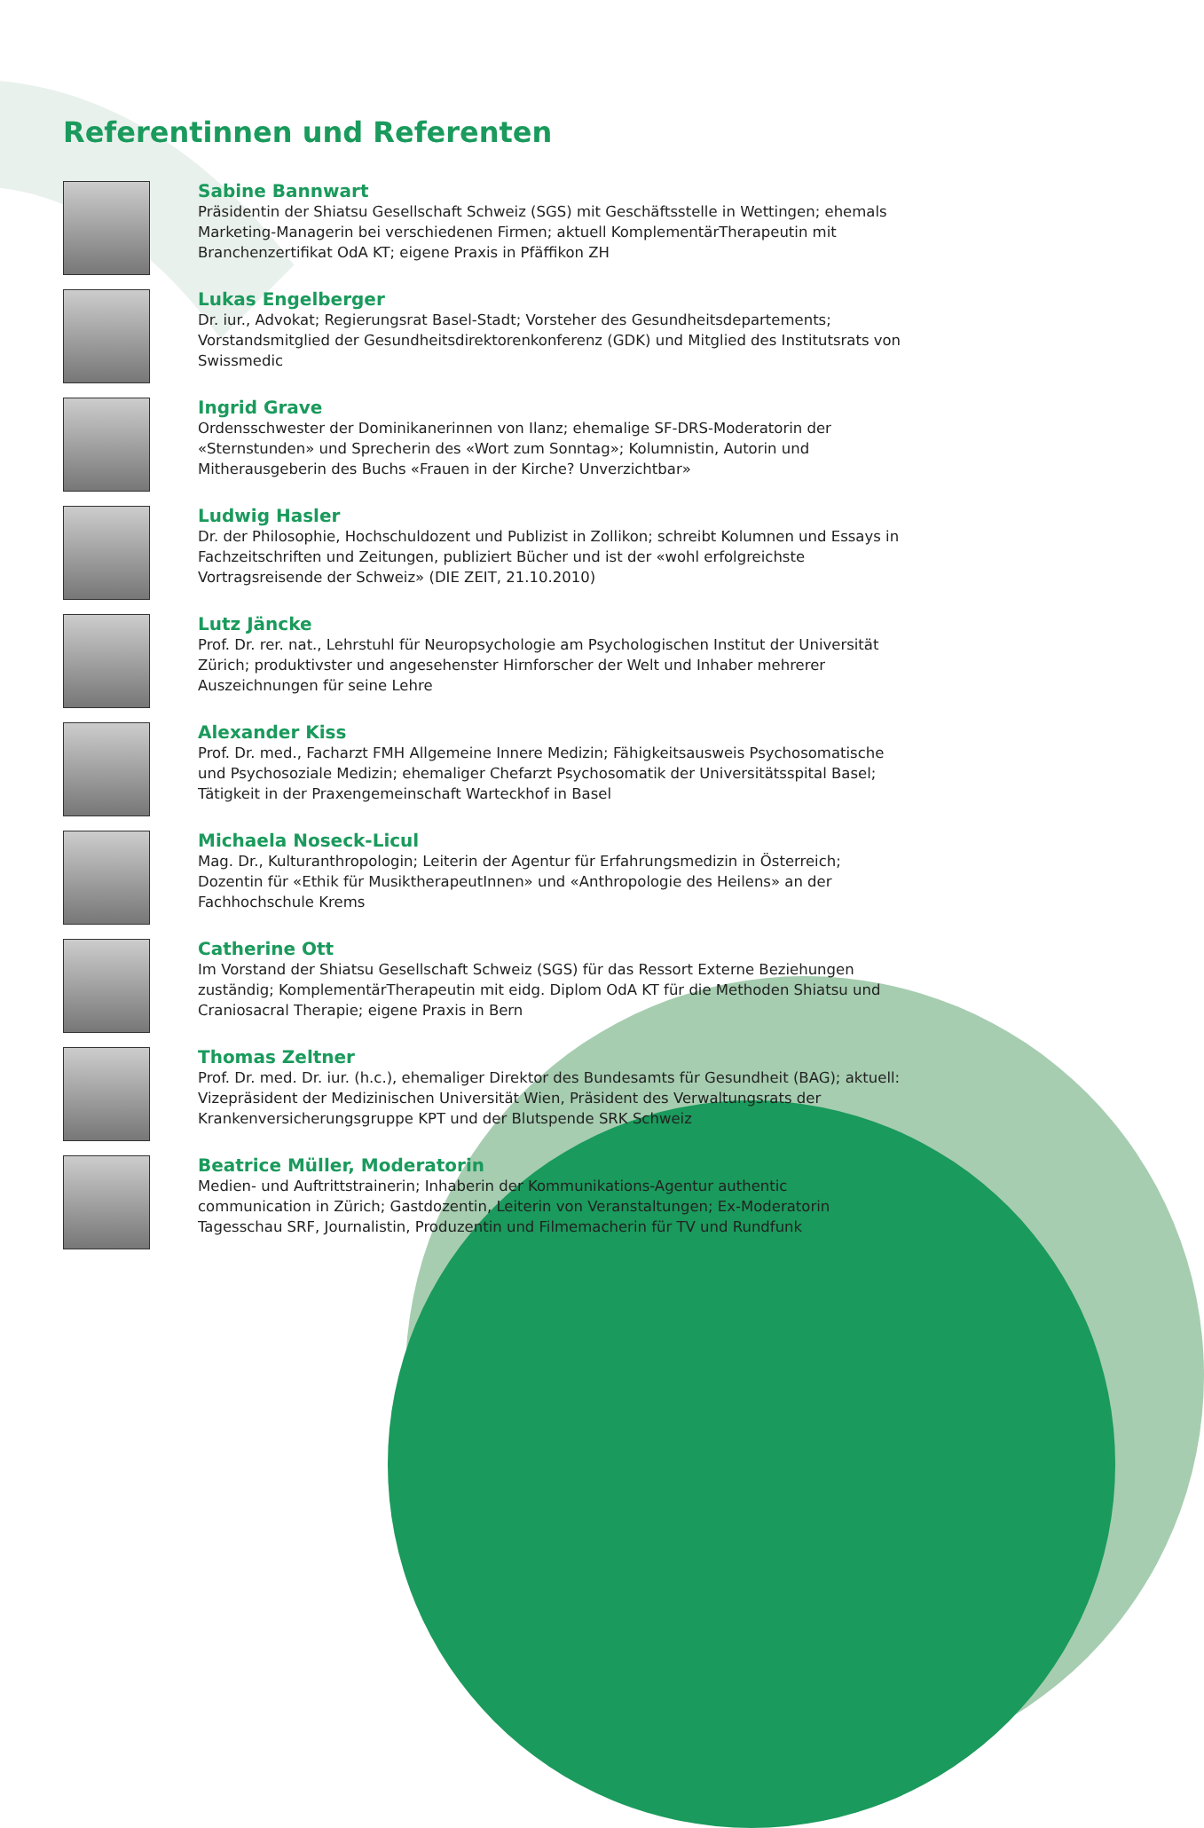Referentinnen und Referenten
Sabine Bannwart
Präsidentin der Shiatsu Gesellschaft Schweiz (SGS) mit Geschäftsstelle in Wettingen; ehemals Marketing-Managerin bei verschiedenen Firmen; aktuell KomplementärTherapeutin mit Branchenzertifikat OdA KT; eigene Praxis in Pfäffikon ZH
Lukas Engelberger
Dr. iur., Advokat; Regierungsrat Basel-Stadt; Vorsteher des Gesundheitsdepartements; Vorstandsmitglied der Gesundheitsdirektorenkonferenz (GDK) und Mitglied des Institutsrats von Swissmedic
Ingrid Grave
Ordensschwester der Dominikanerinnen von Ilanz; ehemalige SF-DRS-Moderatorin der «Sternstunden» und Sprecherin des «Wort zum Sonntag»; Kolumnistin, Autorin und Mitherausgeberin des Buchs «Frauen in der Kirche? Unverzichtbar»
Ludwig Hasler
Dr. der Philosophie, Hochschuldozent und Publizist in Zollikon; schreibt Kolumnen und Essays in Fachzeitschriften und Zeitungen, publiziert Bücher und ist der «wohl erfolgreichste Vortragsreisende der Schweiz» (DIE ZEIT, 21.10.2010)
Lutz Jäncke
Prof. Dr. rer. nat., Lehrstuhl für Neuropsychologie am Psychologischen Institut der Universität Zürich; produktivster und angesehenster Hirnforscher der Welt und Inhaber mehrerer Auszeichnungen für seine Lehre
Alexander Kiss
Prof. Dr. med., Facharzt FMH Allgemeine Innere Medizin; Fähigkeitsausweis Psychosomatische und Psychosoziale Medizin; ehemaliger Chefarzt Psychosomatik der Universitätsspital Basel; Tätigkeit in der Praxengemeinschaft Warteckhof in Basel
Michaela Noseck-Licul
Mag. Dr., Kulturanthropologin; Leiterin der Agentur für Erfahrungsmedizin in Österreich; Dozentin für «Ethik für MusiktherapeutInnen» und «Anthropologie des Heilens» an der Fachhochschule Krems
Catherine Ott
Im Vorstand der Shiatsu Gesellschaft Schweiz (SGS) für das Ressort Externe Beziehungen zuständig; KomplementärTherapeutin mit eidg. Diplom OdA KT für die Methoden Shiatsu und Craniosacral Therapie; eigene Praxis in Bern
Thomas Zeltner
Prof. Dr. med. Dr. iur. (h.c.), ehemaliger Direktor des Bundesamts für Gesundheit (BAG); aktuell: Vizepräsident der Medizinischen Universität Wien, Präsident des Verwaltungsrats der Krankenversicherungsgruppe KPT und der Blutspende SRK Schweiz
Beatrice Müller, Moderatorin
Medien- und Auftrittstrainerin; Inhaberin der Kommunikations-Agentur authentic communication in Zürich; Gastdozentin, Leiterin von Veranstaltungen; Ex-Moderatorin Tagesschau SRF, Journalistin, Produzentin und Filmemacherin für TV und Rundfunk